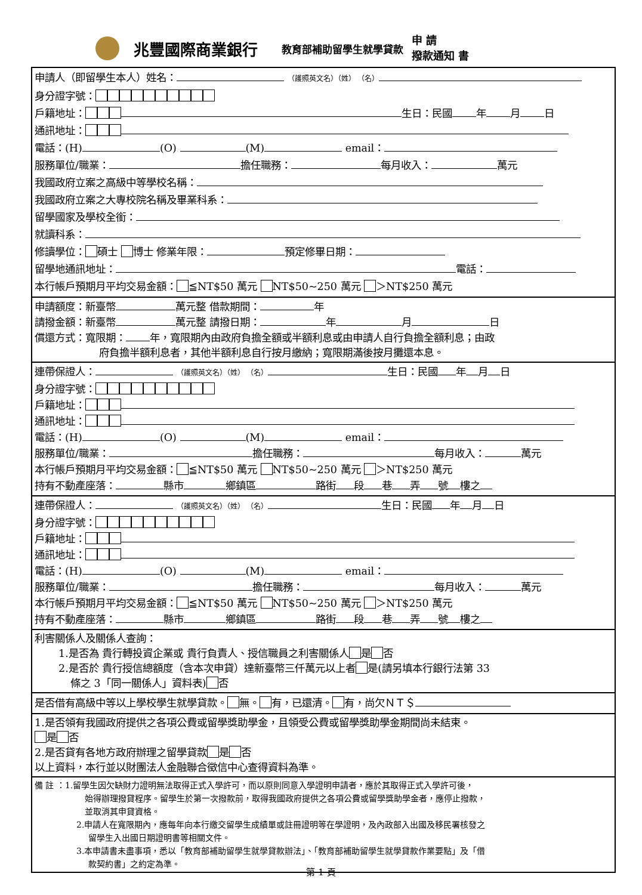兆豐國際商業銀行 教育部補助留學生就學貸款 申 請
撥款通知 書
申請人（即留學生本人）姓名： （護照英文名）（姓） （名）
身分證字號：
戶籍地址： 生日：民國 年 月 日
通訊地址：
電話：(H) (O) (M) email：
服務單位/職業： 擔任職務： 每月收入： 萬元
我國政府立案之高級中等學校名稱：
我國政府立案之大專校院名稱及畢業科系：
留學國家及學校全銜：
就讀科系：
修讀學位： 碩士 博士 修業年限： 預定修畢日期：
留學地通訊地址： 電話：
本行帳戶預期月平均交易金額： ≦NT$50 萬元 NT$50~250 萬元 ＞NT$250 萬元
申請額度：新臺幣 萬元整 借款期間： 年
請撥金額：新臺幣 萬元整 請撥日期： 年 月 日
償還方式：寬限期： 年，寬限期內由政府負擔全額或半額利息或由申請人自行負擔全額利息；由政
府負擔半額利息者，其他半額利息自行按月繳納；寬限期滿後按月攤還本息。
連帶保證人： （護照英文名）（姓） （名） 生日：民國 年 月 日
身分證字號：
戶籍地址：
通訊地址：
電話：(H) (O) (M) email：
服務單位/職業： 擔任職務： 每月收入： 萬元
本行帳戶預期月平均交易金額： ≦NT$50 萬元 NT$50~250 萬元 ＞NT$250 萬元
持有不動產座落： 縣市 鄉鎮區 路街 段 巷 弄 號 樓之
連帶保證人： （護照英文名）（姓） （名） 生日：民國 年 月 日
身分證字號：
戶籍地址：
通訊地址：
電話：(H) (O) (M) email：
服務單位/職業： 擔任職務： 每月收入： 萬元
本行帳戶預期月平均交易金額： ≦NT$50 萬元 NT$50~250 萬元 ＞NT$250 萬元
持有不動產座落： 縣市 鄉鎮區 路街 段 巷 弄 號 樓之
利害關係人及關係人查詢：
1.是否為 貴行轉投資企業或 貴行負責人、授信職員之利害關係人 是 否
2.是否於 貴行授信總額度（含本次申貸）達新臺幣三仟萬元以上者 是(請另填本行銀行法第 33
條之 3「同一關係人」資料表) 否
是否借有高級中等以上學校學生就學貸款。 無。 有，已還清。 有，尚欠ＮＴ＄
1.是否領有我國政府提供之各項公費或留學獎助學金，且領受公費或留學獎助學金期間尚未結束。
是 否
2.是否貸有各地方政府辦理之留學貸款 是 否
以上資料，本行並以財團法人金融聯合徵信中心查得資料為準。
備 註 ：1.留學生因欠缺財力證明無法取得正式入學許可，而以原則同意入學證明申請者，應於其取得正式入學許可後，
始得辦理撥貸程序。留學生於第一次撥款前，取得我國政府提供之各項公費或留學獎助學金者，應停止撥款，
並取消其申貸資格。
2.申請人在寬限期內，應每年向本行繳交留學生成績單或註冊證明等在學證明，及內政部入出國及移民署核發之
留學生入出國日期證明書等相關文件。
3.本申請書未盡事項，悉以「教育部補助留學生就學貸款辦法」、「教育部補助留學生就學貸款作業要點」及「借
款契約書」之約定為準。
第 1 頁